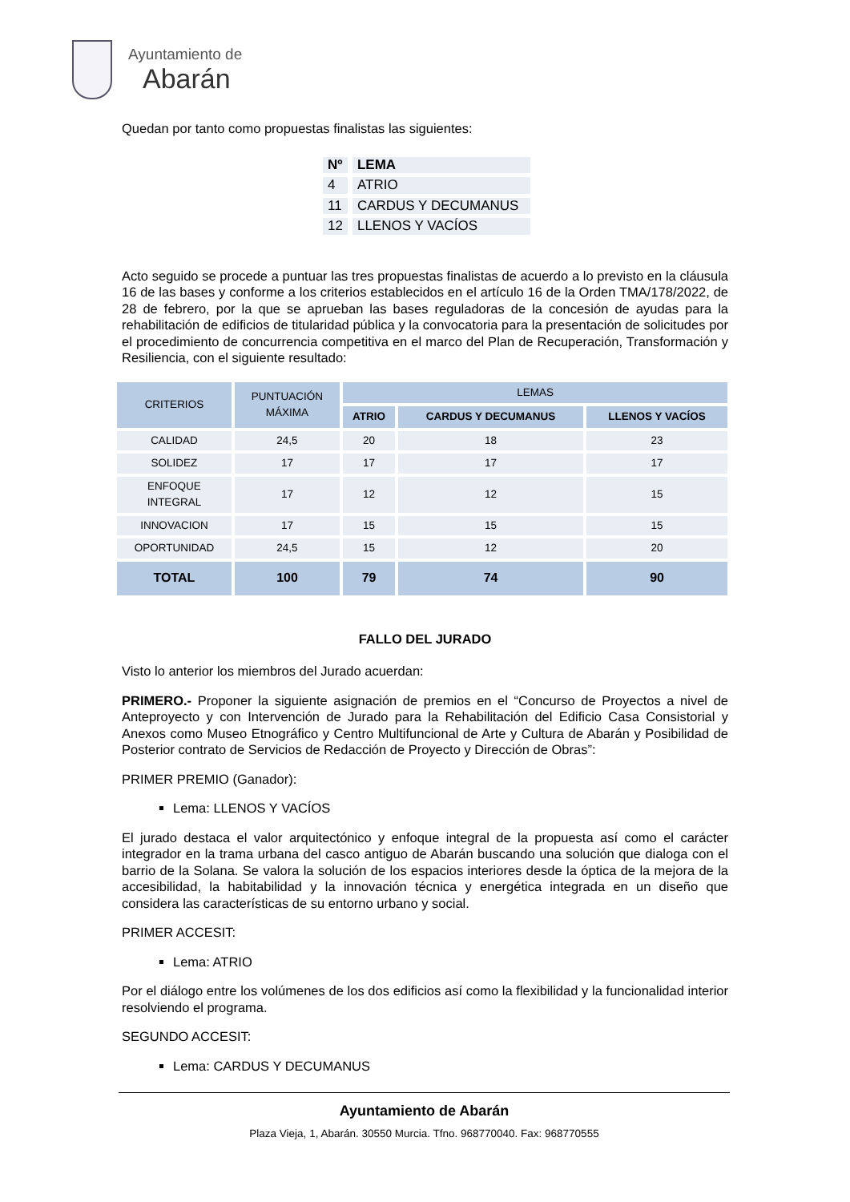Ayuntamiento de
Abarán
Quedan por tanto como propuestas finalistas las siguientes:
| Nº | LEMA |
| 4 | ATRIO |
| 11 | CARDUS Y DECUMANUS |
| 12 | LLENOS Y VACÍOS |
Acto seguido se procede a puntuar las tres propuestas finalistas de acuerdo a lo previsto en la cláusula 16 de las bases y conforme a los criterios establecidos en el artículo 16 de la Orden TMA/178/2022, de 28 de febrero, por la que se aprueban las bases reguladoras de la concesión de ayudas para la rehabilitación de edificios de titularidad pública y la convocatoria para la presentación de solicitudes por el procedimiento de concurrencia competitiva en el marco del Plan de Recuperación, Transformación y Resiliencia, con el siguiente resultado:
| CRITERIOS | PUNTUACIÓN MÁXIMA | LEMAS | | |
| --- | --- | --- | --- | --- |
| | | ATRIO | CARDUS Y DECUMANUS | LLENOS Y VACÍOS |
| CALIDAD | 24,5 | 20 | 18 | 23 |
| SOLIDEZ | 17 | 17 | 17 | 17 |
| ENFOQUE INTEGRAL | 17 | 12 | 12 | 15 |
| INNOVACION | 17 | 15 | 15 | 15 |
| OPORTUNIDAD | 24,5 | 15 | 12 | 20 |
| TOTAL | 100 | 79 | 74 | 90 |
FALLO DEL JURADO
Visto lo anterior los miembros del Jurado acuerdan:
PRIMERO.- Proponer la siguiente asignación de premios en el “Concurso de Proyectos a nivel de Anteproyecto y con Intervención de Jurado para la Rehabilitación del Edificio Casa Consistorial y Anexos como Museo Etnográfico y Centro Multifuncional de Arte y Cultura de Abarán y Posibilidad de Posterior contrato de Servicios de Redacción de Proyecto y Dirección de Obras”:
PRIMER PREMIO (Ganador):
Lema: LLENOS Y VACÍOS
El jurado destaca el valor arquitectónico y enfoque integral de la propuesta así como el carácter integrador en la trama urbana del casco antiguo de Abarán buscando una solución que dialoga con el barrio de la Solana. Se valora la solución de los espacios interiores desde la óptica de la mejora de la accesibilidad, la habitabilidad y la innovación técnica y energética integrada en un diseño que considera las características de su entorno urbano y social.
PRIMER ACCESIT:
Lema: ATRIO
Por el diálogo entre los volúmenes de los dos edificios así como la flexibilidad y la funcionalidad interior resolviendo el programa.
SEGUNDO ACCESIT:
Lema: CARDUS Y DECUMANUS
Ayuntamiento de Abarán
Plaza Vieja, 1, Abarán. 30550 Murcia. Tfno. 968770040. Fax: 968770555